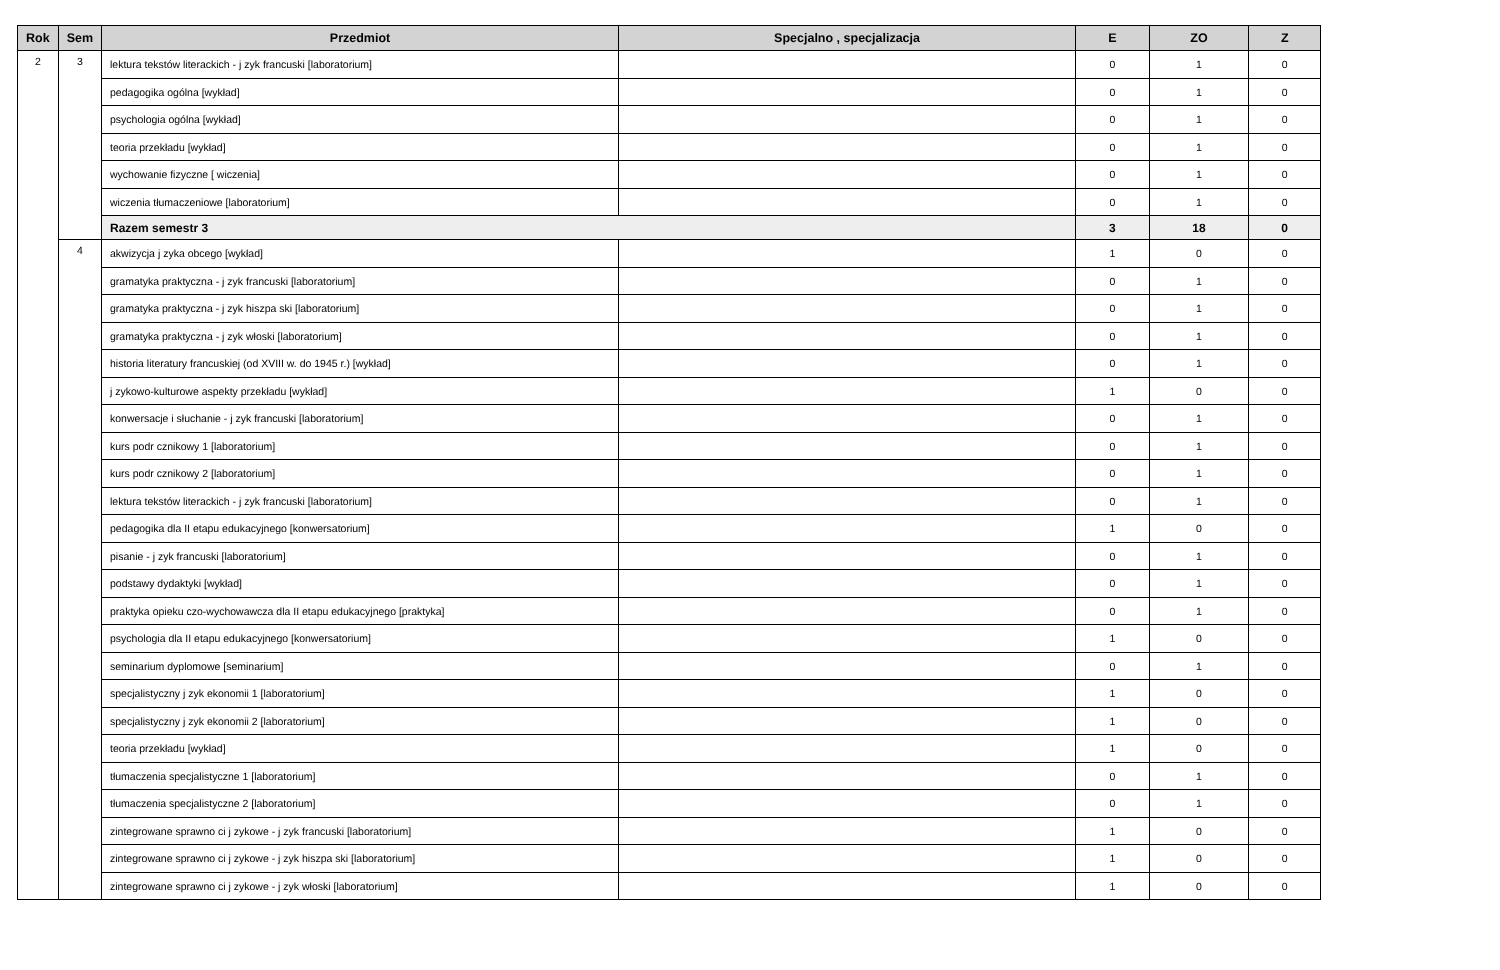| Rok | Sem | Przedmiot | Specjalno , specjalizacja | E | ZO | Z |
| --- | --- | --- | --- | --- | --- | --- |
| 2 | 3 | lektura tekstów literackich - j zyk francuski [laboratorium] | | 0 | 1 | 0 |
| | | pedagogika ogólna [wykład] | | 0 | 1 | 0 |
| | | psychologia ogólna [wykład] | | 0 | 1 | 0 |
| | | teoria przekładu [wykład] | | 0 | 1 | 0 |
| | | wychowanie fizyczne [ wiczenia] | | 0 | 1 | 0 |
| | | wiczenia tłumaczeniowe [laboratorium] | | 0 | 1 | 0 |
| | | Razem semestr 3 | | 3 | 18 | 0 |
| | 4 | akwizycja j zyka obcego [wykład] | | 1 | 0 | 0 |
| | | gramatyka praktyczna - j zyk francuski [laboratorium] | | 0 | 1 | 0 |
| | | gramatyka praktyczna - j zyk hiszpa ski [laboratorium] | | 0 | 1 | 0 |
| | | gramatyka praktyczna - j zyk włoski [laboratorium] | | 0 | 1 | 0 |
| | | historia literatury francuskiej (od XVIII w. do 1945 r.) [wykład] | | 0 | 1 | 0 |
| | | j zykowo-kulturowe aspekty przekładu [wykład] | | 1 | 0 | 0 |
| | | konwersacje i słuchanie - j zyk francuski [laboratorium] | | 0 | 1 | 0 |
| | | kurs podr cznikowy 1 [laboratorium] | | 0 | 1 | 0 |
| | | kurs podr cznikowy 2 [laboratorium] | | 0 | 1 | 0 |
| | | lektura tekstów literackich - j zyk francuski [laboratorium] | | 0 | 1 | 0 |
| | | pedagogika dla II etapu edukacyjnego [konwersatorium] | | 1 | 0 | 0 |
| | | pisanie - j zyk francuski [laboratorium] | | 0 | 1 | 0 |
| | | podstawy dydaktyki [wykład] | | 0 | 1 | 0 |
| | | praktyka opieku czo-wychowawcza dla II etapu edukacyjnego [praktyka] | | 0 | 1 | 0 |
| | | psychologia dla II etapu edukacyjnego [konwersatorium] | | 1 | 0 | 0 |
| | | seminarium dyplomowe [seminarium] | | 0 | 1 | 0 |
| | | specjalistyczny j zyk ekonomii 1 [laboratorium] | | 1 | 0 | 0 |
| | | specjalistyczny j zyk ekonomii 2 [laboratorium] | | 1 | 0 | 0 |
| | | teoria przekładu [wykład] | | 1 | 0 | 0 |
| | | tłumaczenia specjalistyczne 1 [laboratorium] | | 0 | 1 | 0 |
| | | tłumaczenia specjalistyczne 2 [laboratorium] | | 0 | 1 | 0 |
| | | zintegrowane sprawno ci j zykowe - j zyk francuski [laboratorium] | | 1 | 0 | 0 |
| | | zintegrowane sprawno ci j zykowe - j zyk hiszpa ski [laboratorium] | | 1 | 0 | 0 |
| | | zintegrowane sprawno ci j zykowe - j zyk włoski [laboratorium] | | 1 | 0 | 0 |